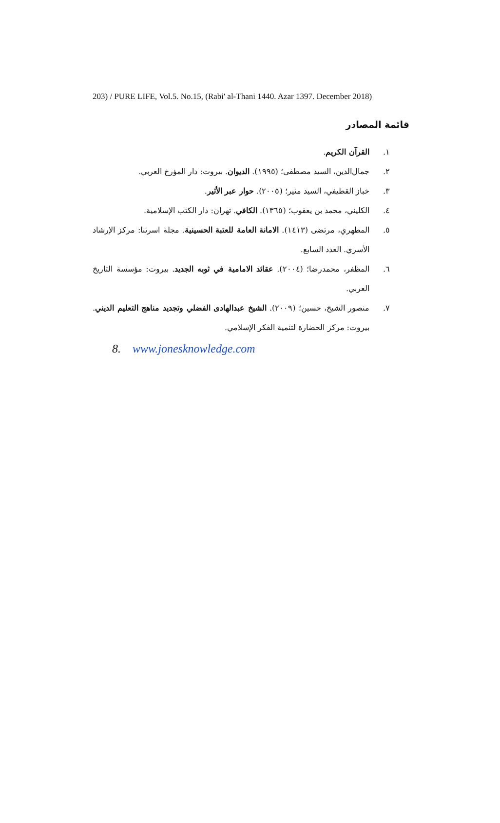203) / PURE LIFE, Vol.5. No.15, (Rabi' al-Thani 1440. Azar 1397. December 2018)
قائمة المصادر
١. القرآن الكريم.
٢. جمال‌الدين، السيد مصطفى؛ (١٩٩٥). الديوان. بيروت: دار المؤرخ العربي.
٣. خباز القطيفي، السيد منير؛ (٢٠٠٥). حوار عبر الأثير.
٤. الكليني، محمد بن يعقوب؛ (١٣٦٥). الكافي. تهران: دار الكتب الإسلامية.
٥. المطهري، مرتضى (١٤١٣). الامانة العامة للعتبة الحسينية. مجلة اسرتنا: مركز الإرشاد الأسري. العدد السابع.
٦. المظفر، محمدرضا؛ (٢٠٠٤). عقائد الامامية في ثوبه الجديد. بيروت: مؤسسة التاريخ العربي.
٧. منصور الشيخ، حسين؛ (٢٠٠٩). الشيخ عبدالهادى الفضلي وتجديد مناهج التعليم الديني. بيروت: مركز الحضارة لتنمية الفكر الإسلامي.
8. www.jonesknowledge.com